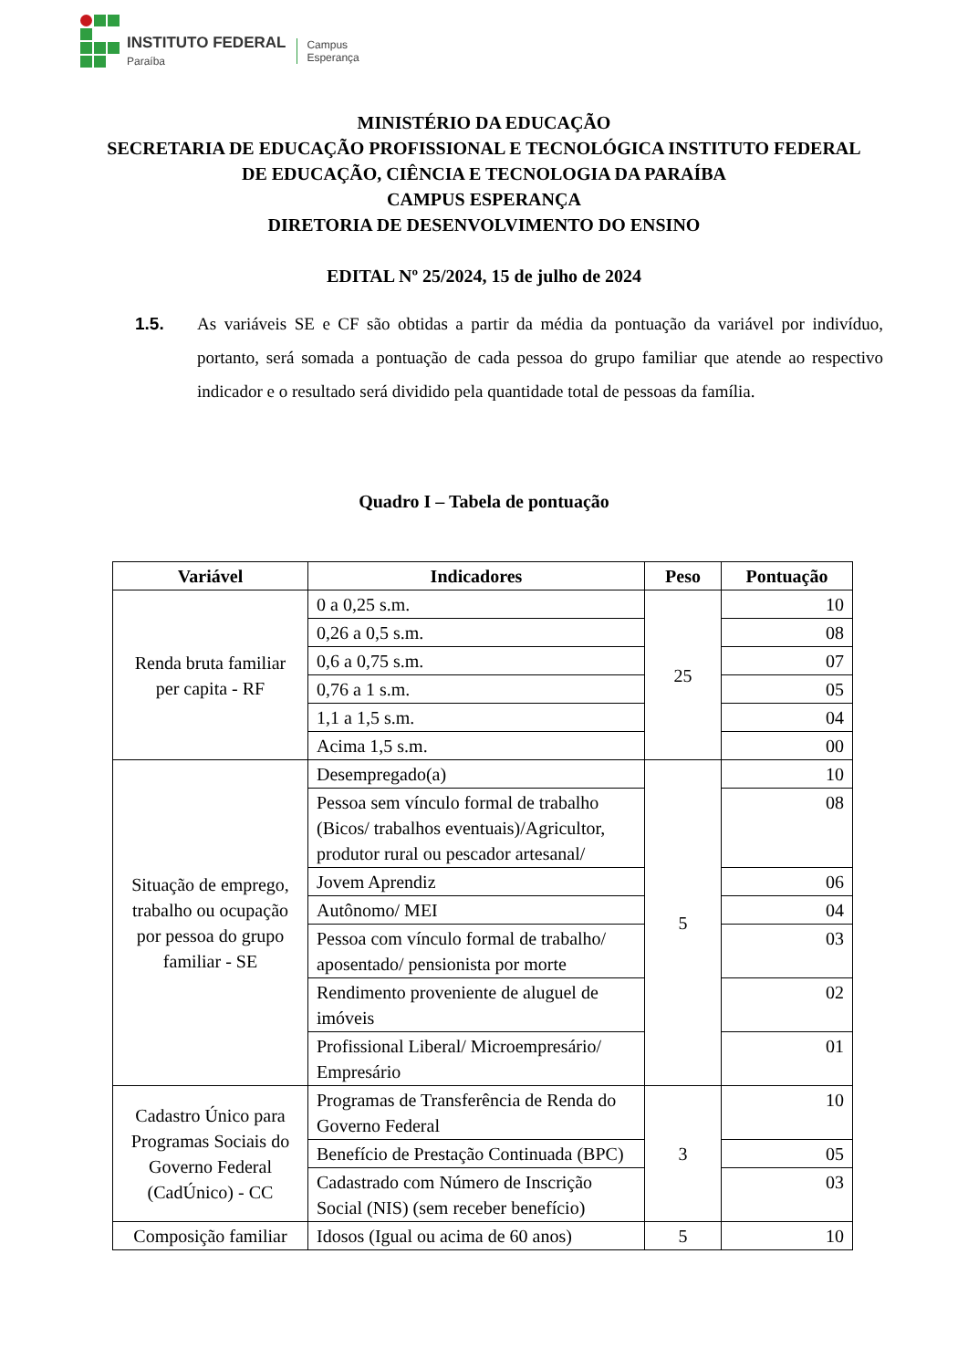INSTITUTO FEDERAL
Paraíba
Campus
Esperança
MINISTÉRIO DA EDUCAÇÃO
SECRETARIA DE EDUCAÇÃO PROFISSIONAL E TECNOLÓGICA INSTITUTO FEDERAL
DE EDUCAÇÃO, CIÊNCIA E TECNOLOGIA DA PARAÍBA
CAMPUS ESPERANÇA
DIRETORIA DE DESENVOLVIMENTO DO ENSINO
EDITAL Nº 25/2024, 15 de julho de 2024
1.5. As variáveis SE e CF são obtidas a partir da média da pontuação da variável por indivíduo, portanto, será somada a pontuação de cada pessoa do grupo familiar que atende ao respectivo indicador e o resultado será dividido pela quantidade total de pessoas da família.
Quadro I – Tabela de pontuação
| Variável | Indicadores | Peso | Pontuação |
| --- | --- | --- | --- |
| Renda bruta familiar per capita - RF | 0 a 0,25 s.m. | 25 | 10 |
| | 0,26 a 0,5 s.m. | | 08 |
| | 0,6 a 0,75 s.m. | | 07 |
| | 0,76 a 1 s.m. | | 05 |
| | 1,1 a 1,5 s.m. | | 04 |
| | Acima 1,5 s.m. | | 00 |
| Situação de emprego, trabalho ou ocupação por pessoa do grupo familiar - SE | Desempregado(a) | 5 | 10 |
| | Pessoa sem vínculo formal de trabalho (Bicos/ trabalhos eventuais)/Agricultor, produtor rural ou pescador artesanal/ | | 08 |
| | Jovem Aprendiz | | 06 |
| | Autônomo/ MEI | | 04 |
| | Pessoa com vínculo formal de trabalho/ aposentado/ pensionista por morte | | 03 |
| | Rendimento proveniente de aluguel de imóveis | | 02 |
| | Profissional Liberal/ Microempresário/ Empresário | | 01 |
| Cadastro Único para Programas Sociais do Governo Federal (CadÚnico) - CC | Programas de Transferência de Renda do Governo Federal | 3 | 10 |
| | Benefício de Prestação Continuada (BPC) | | 05 |
| | Cadastrado com Número de Inscrição Social (NIS) (sem receber benefício) | | 03 |
| Composição familiar | Idosos (Igual ou acima de 60 anos) | 5 | 10 |